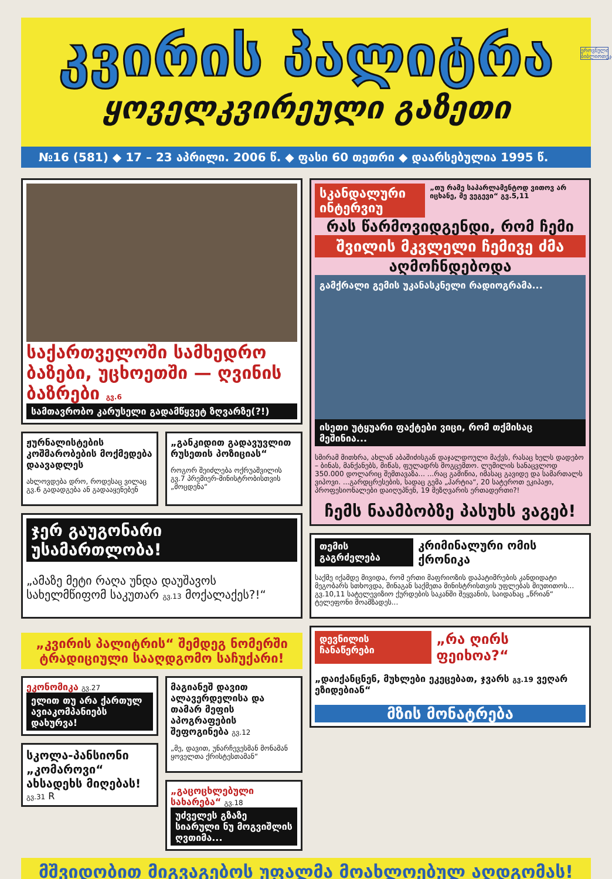კვირის პალიტრა
ყოველკვირეული გაზეთი
ეროვნული ბიბლიოთეკა
№16 (581) ◆ 17 – 23 აპრილი. 2006 წ. ◆ ფასი 60 თეთრი ◆ დაარსებულია 1995 წ.
საქართველოში სამხედრო ბაზები, უცხოეთში — ღვინის ბაზრები გვ.6
სამთავრობო კარუსელი გადამწყვეტ ზღვარზე(?!)
ჟურნალისტების კოშმარობების მოქმედება დაავადლეს
ახლოვდება დრო, როდესაც ვილაც გვ.6 გადადგება ან გადააყენებენ
„განკიდით გადავუვლით რუსეთის პოზიციას“
როგორ შეიძლება ოქრუაშვილის გვ.7 პრემიერ-მინისტრობისთვის „მოცდენა“
ჯერ გაუგონარი უსამართლობა!
„ამაზე მეტი რაღა უნდა დაუშავოს სახელმწიფომ საკუთარ გვ.13 მოქალაქეს?!“
„კვირის პალიტრის“ შემდეგ ნომერში ტრადიციული სააღდგომო საჩუქარი!
ეკონომიკა გვ.27
ელით თუ არა ქართულ ავიაკომპანიებს დახურვა!
სკოლა-პანსიონი „კომაროვი“ ახსადეხს მიღებას! გვ.31 R
მაგიანეშ დავით ალავერდელისა და თამარ მეფის აპოგრაფების შეფოგინება გვ.12
„მე, დავით, უნარჩევესმან მონამან ყოველთა ქრისტესთამან“
„გაცოცხლებული სახარება“ გვ.18
უძველეს გზაზე სიარული ნუ მოგვიშლის ღვთიმა...
სკანდალური ინტერვიუ
„თუ რამე საპარლამენტოდ ვითოვ არ იცხანე, მე ვეგევი“ გვ.5,11
რას წარმოვიდგენდი, რომ ჩემი
შვილის მკვლელი ჩემივე ძმა
აღმოჩნდებოდა
გამქრალი გემის უკანასკნელი რადიოგრამა...
ისეთი უტყუარი ფაქტები ვიცი, რომ თქმისაც მეშინია...
სმირამ მითხრა, ახლან აბაშიძისგან დაჯალდოული მაქვს, რასაც ხელს დადებო – ბინას, მანქანებს, მიწას, ფულადრს მოგცემთო. ლუმილის სანაცვლოდ 350.000 დოლარიც შემთავაზა... ...რაც გამიწია, იმასაც გავიდე და სამართალს ვიპოვი. ...გარდცრესების, სადაც გემა „ჰარტია“, 20 სატეროთ ეკიპაჟი, პროფესიონალები დაიღუპნენ, 19 მეზღვარის ერთადერთი?!
ჩემს ნაამბობზე პასუხს ვაგებ!
თემის გაგრძელება კრიმინალური ომის ქრონიკა
საქმე იქამდე მივიდა, რომ ერთი მაფრიოზის დაპატიმრების კანდიდატი მეგობარს სთხოვდა, შინაგან საქმეთა მინისტრისთვის უფლებას მიუთითოს... გვ.10,11 სატელევიზიო ქურდების საკანში შეყვანის, საიდანაც „წრიან“ ტელეფონი მოამზადეს...
დევნილის ჩანაწერები „რა ღირს ფეიხოა?“
„დაიქანცნენ, მუხლები ეკეცებათ, ჯვარს გვ.19 ვეღარ ეზიდებიან“
მზის მონატრება
მშვიდობით მიგვაგებოს უფალმა მოახლოებულ აღდგომას!